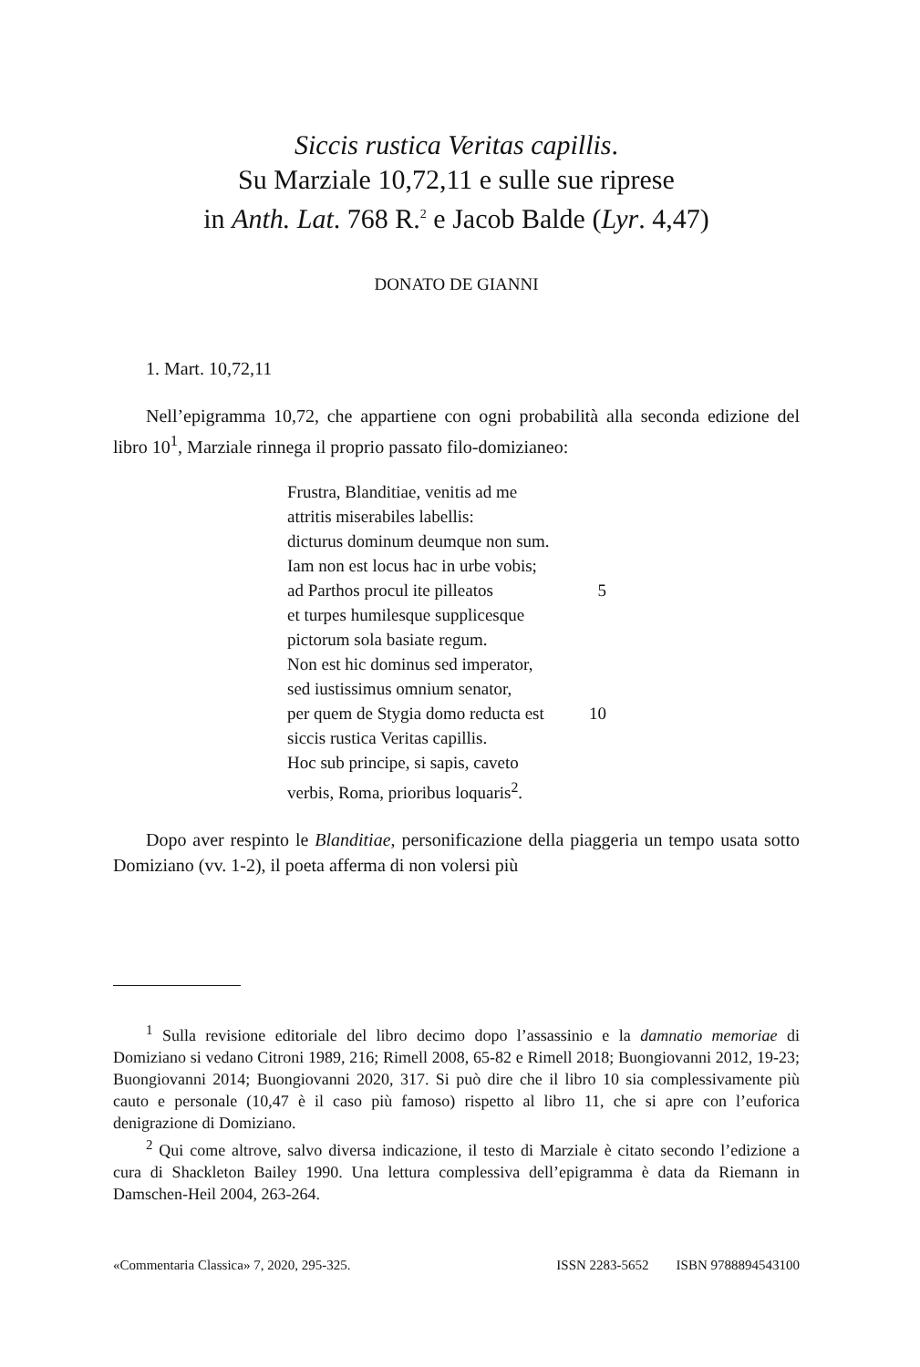Siccis rustica Veritas capillis.
Su Marziale 10,72,11 e sulle sue riprese
in Anth. Lat. 768 R.<sup>2</sup> e Jacob Balde (Lyr. 4,47)
DONATO DE GIANNI
1. Mart. 10,72,11
Nell’epigramma 10,72, che appartiene con ogni probabilità alla seconda edizione del libro 10<sup>1</sup>, Marziale rinnega il proprio passato filo-domizianeo:
Frustra, Blanditiae, venitis ad me
attritis miserabiles labellis:
dicturus dominum deumque non sum.
Iam non est locus hac in urbe vobis;
ad Parthos procul ite pilleatos 5
et turpes humilesque supplicesque
pictorum sola basiate regum.
Non est hic dominus sed imperator,
sed iustissimus omnium senator,
per quem de Stygia domo reducta est 10
siccis rustica Veritas capillis.
Hoc sub principe, si sapis, caveto
verbis, Roma, prioribus loquaris<sup>2</sup>.
Dopo aver respinto le Blanditiae, personificazione della piaggeria un tempo usata sotto Domiziano (vv. 1-2), il poeta afferma di non volersi più
<sup>1</sup> Sulla revisione editoriale del libro decimo dopo l’assassinio e la damnatio memoriae di Domiziano si vedano Citroni 1989, 216; Rimell 2008, 65-82 e Rimell 2018; Buongiovanni 2012, 19-23; Buongiovanni 2014; Buongiovanni 2020, 317. Si può dire che il libro 10 sia complessivamente più cauto e personale (10,47 è il caso più famoso) rispetto al libro 11, che si apre con l’euforica denigrazione di Domiziano.
<sup>2</sup> Qui come altrove, salvo diversa indicazione, il testo di Marziale è citato secondo l’edizione a cura di Shackleton Bailey 1990. Una lettura complessiva dell’epigramma è data da Riemann in Damschen-Heil 2004, 263-264.
«Commentaria Classica» 7, 2020, 295-325. ISSN 2283-5652 ISBN 9788894543100